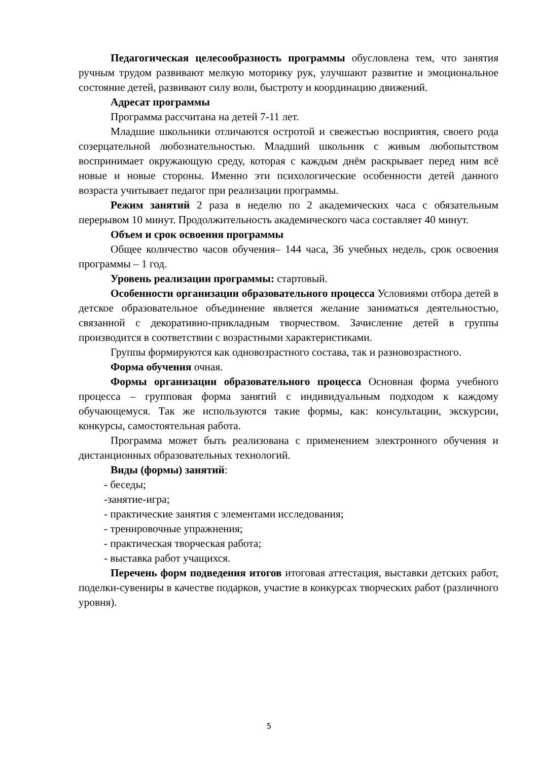Педагогическая целесообразность программы обусловлена тем, что занятия ручным трудом развивают мелкую моторику рук, улучшают развитие и эмоциональное состояние детей, развивают силу воли, быстроту и координацию движений.
Адресат программы
Программа рассчитана на детей 7-11 лет.
Младшие школьники отличаются остротой и свежестью восприятия, своего рода созерцательной любознательностью. Младший школьник с живым любопытством воспринимает окружающую среду, которая с каждым днём раскрывает перед ним всё новые и новые стороны. Именно эти психологические особенности детей данного возраста учитывает педагог при реализации программы.
Режим занятий 2 раза в неделю по 2 академических часа с обязательным перерывом 10 минут. Продолжительность академического часа составляет 40 минут.
Объем и срок освоения программы
Общее количество часов обучения– 144 часа, 36 учебных недель, срок освоения программы – 1 год.
Уровень реализации программы: стартовый.
Особенности организации образовательного процесса Условиями отбора детей в детское образовательное объединение является желание заниматься деятельностью, связанной с декоративно-прикладным творчеством. Зачисление детей в группы производится в соответствии с возрастными характеристиками.
Группы формируются как одновозрастного состава, так и разновозрастного.
Форма обучения очная.
Формы организации образовательного процесса Основная форма учебного процесса – групповая форма занятий с индивидуальным подходом к каждому обучающемуся. Так же используются такие формы, как: консультации, экскурсии, конкурсы, самостоятельная работа.
Программа может быть реализована с применением электронного обучения и дистанционных образовательных технологий.
Виды (формы) занятий:
- беседы;
-занятие-игра;
- практические занятия с элементами исследования;
- тренировочные упражнения;
- практическая творческая работа;
- выставка работ учащихся.
Перечень форм подведения итогов итоговая аттестация, выставки детских работ, поделки-сувениры в качестве подарков, участие в конкурсах творческих работ (различного уровня).
5